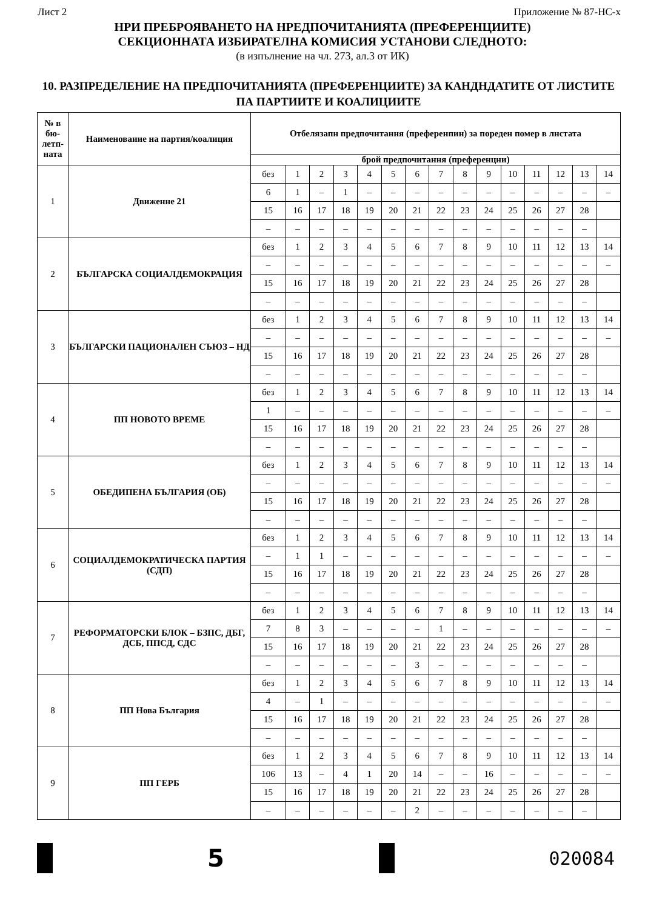Лист 2 Приложение № 87-НС-х
НРИ ПРЕБРОЯВАНЕТО НА НРЕДПОЧИТАНИЯТА (ПРЕФЕРЕНЦИИТЕ)
СЕКЦИОННАТА ИЗБИРАТЕЛНА КОМИСИЯ УСТАНОВИ СЛЕДНОТО:
(в изпълнение на чл. 273, ал.3 от ИК)
10. РАЗПРЕДЕЛЕНИЕ НА ПРЕДПОЧИТАНИЯТА (ПРЕФЕРЕНЦИИТЕ) ЗА КАНДНДАТИТЕ ОТ ЛИСТИТЕ ПА ПАРТИИТЕ И КОАЛИЦИИТЕ
| № в бю-летп-ната | Наименоваиие на партия/коалиция | Отбелязапн предпочнтання (преференпин) за пореден помер в лнстата | | | | | | | | | | | | | | |
| --- | --- | --- | --- | --- | --- | --- | --- | --- | --- | --- | --- | --- | --- | --- | --- | --- |
| | | брой предпочитання (преференцни) | | | | | | | | | | | | | | |
| 1 | Движенне 21 | без | 1 | 2 | 3 | 4 | 5 | 6 | 7 | 8 | 9 | 10 | 11 | 12 | 13 | 14 |
| | | 6 | 1 | – | 1 | – | – | – | – | – | – | – | – | – | – | – |
| | | 15 | 16 | 17 | 18 | 19 | 20 | 21 | 22 | 23 | 24 | 25 | 26 | 27 | 28 | |
| | | – | – | – | – | – | – | – | – | – | – | – | – | – | – | |
| 2 | БЪЛГАРСКА СОЦИАЛДЕМОКРАЦИЯ | без | 1 | 2 | 3 | 4 | 5 | 6 | 7 | 8 | 9 | 10 | 11 | 12 | 13 | 14 |
| | | – | – | – | – | – | – | – | – | – | – | – | – | – | – | – |
| | | 15 | 16 | 17 | 18 | 19 | 20 | 21 | 22 | 23 | 24 | 25 | 26 | 27 | 28 | |
| | | – | – | – | – | – | – | – | – | – | – | – | – | – | – | |
| 3 | БЪЛГАРСКИ ПАЦИОНАЛЕН СЪЮЗ – НД | без | 1 | 2 | 3 | 4 | 5 | 6 | 7 | 8 | 9 | 10 | 11 | 12 | 13 | 14 |
| | | – | – | – | – | – | – | – | – | – | – | – | – | – | – | – |
| | | 15 | 16 | 17 | 18 | 19 | 20 | 21 | 22 | 23 | 24 | 25 | 26 | 27 | 28 | |
| | | – | – | – | – | – | – | – | – | – | – | – | – | – | – | |
| 4 | ПП НОВОТО ВРЕМЕ | без | 1 | 2 | 3 | 4 | 5 | 6 | 7 | 8 | 9 | 10 | 11 | 12 | 13 | 14 |
| | | 1 | – | – | – | – | – | – | – | – | – | – | – | – | – | – |
| | | 15 | 16 | 17 | 18 | 19 | 20 | 21 | 22 | 23 | 24 | 25 | 26 | 27 | 28 | |
| | | – | – | – | – | – | – | – | – | – | – | – | – | – | – | |
| 5 | ОБЕДИПЕНА БЪЛГАРИЯ (ОБ) | без | 1 | 2 | 3 | 4 | 5 | 6 | 7 | 8 | 9 | 10 | 11 | 12 | 13 | 14 |
| | | – | – | – | – | – | – | – | – | – | – | – | – | – | – | – |
| | | 15 | 16 | 17 | 18 | 19 | 20 | 21 | 22 | 23 | 24 | 25 | 26 | 27 | 28 | |
| | | – | – | – | – | – | – | – | – | – | – | – | – | – | – | |
| 6 | СОЦИАЛДЕМОКРАТИЧЕСКА ПАРТИЯ (СДП) | без | 1 | 2 | 3 | 4 | 5 | 6 | 7 | 8 | 9 | 10 | 11 | 12 | 13 | 14 |
| | | – | 1 | 1 | – | – | – | – | – | – | – | – | – | – | – | – |
| | | 15 | 16 | 17 | 18 | 19 | 20 | 21 | 22 | 23 | 24 | 25 | 26 | 27 | 28 | |
| | | – | – | – | – | – | – | – | – | – | – | – | – | – | – | |
| 7 | РЕФОРМАТОРСКИ БЛОК – БЗПС, ДБГ, ДСБ, ППСД, СДС | без | 1 | 2 | 3 | 4 | 5 | 6 | 7 | 8 | 9 | 10 | 11 | 12 | 13 | 14 |
| | | 7 | 8 | 3 | – | – | – | – | 1 | – | – | – | – | – | – | – |
| | | 15 | 16 | 17 | 18 | 19 | 20 | 21 | 22 | 23 | 24 | 25 | 26 | 27 | 28 | |
| | | – | – | – | – | – | – | 3 | – | – | – | – | – | – | – | |
| 8 | ПП Нова България | без | 1 | 2 | 3 | 4 | 5 | 6 | 7 | 8 | 9 | 10 | 11 | 12 | 13 | 14 |
| | | 4 | – | 1 | – | – | – | – | – | – | – | – | – | – | – | – |
| | | 15 | 16 | 17 | 18 | 19 | 20 | 21 | 22 | 23 | 24 | 25 | 26 | 27 | 28 | |
| | | – | – | – | – | – | – | – | – | – | – | – | – | – | – | |
| 9 | ПП ГЕРБ | без | 1 | 2 | 3 | 4 | 5 | 6 | 7 | 8 | 9 | 10 | 11 | 12 | 13 | 14 |
| | | 106 | 13 | – | 4 | 1 | 20 | 14 | – | – | 16 | – | – | – | – | – |
| | | 15 | 16 | 17 | 18 | 19 | 20 | 21 | 22 | 23 | 24 | 25 | 26 | 27 | 28 | |
| | | – | – | – | – | – | – | 2 | – | – | – | – | – | – | – | |
5
020084